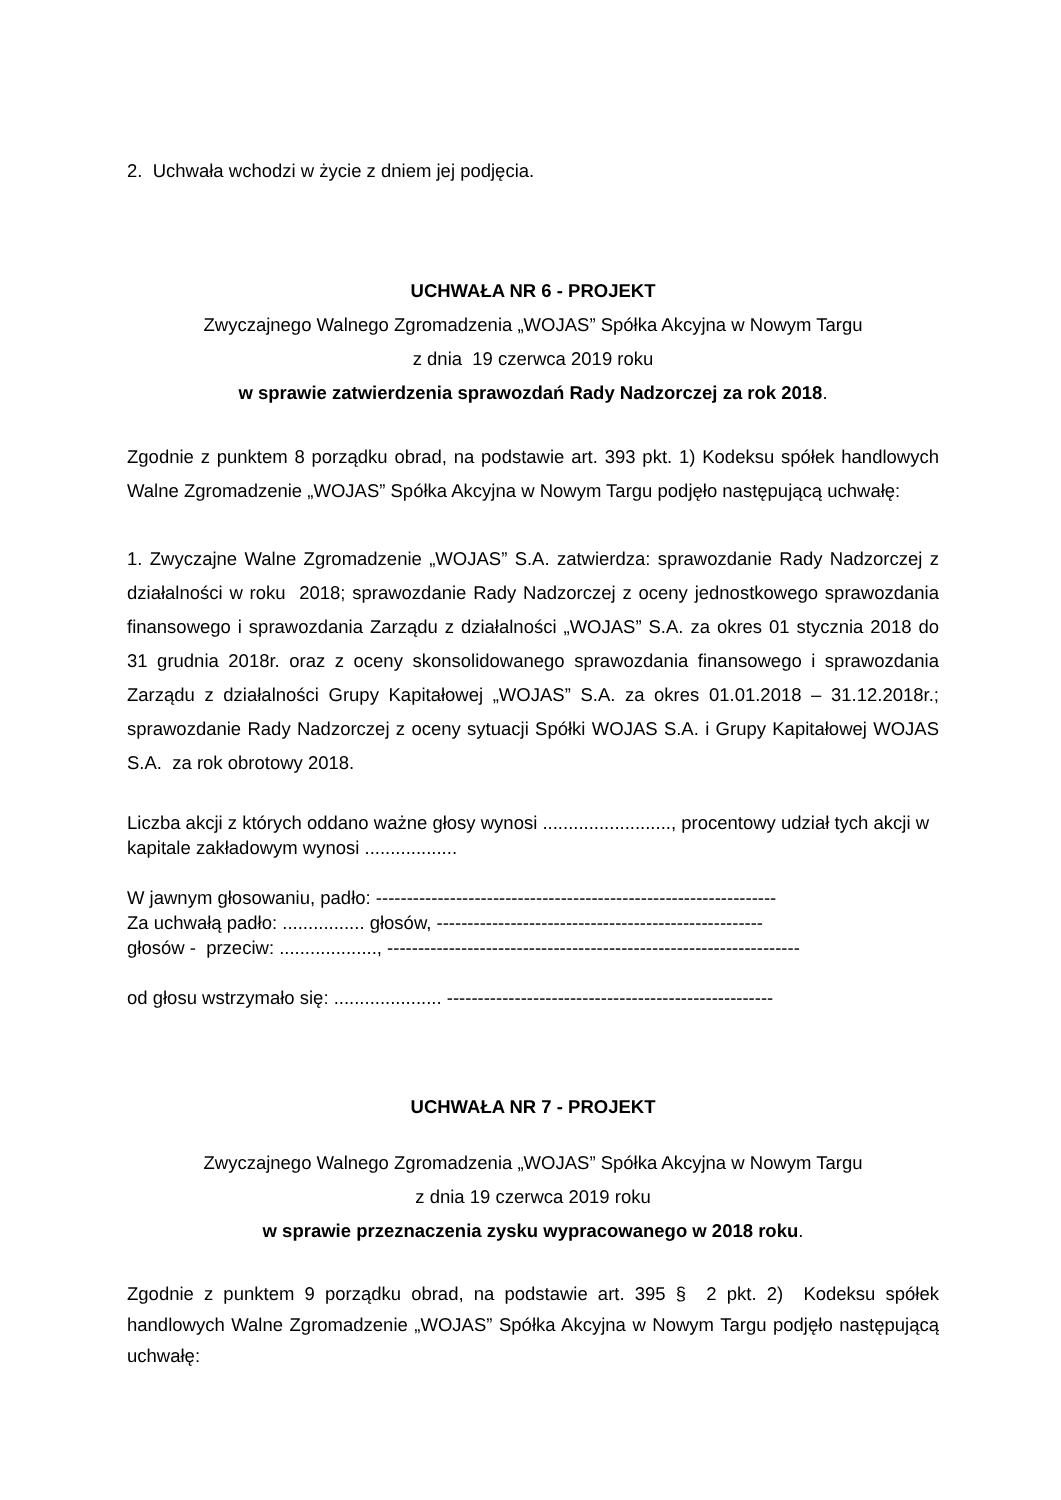2. Uchwała wchodzi w życie z dniem jej podjęcia.
UCHWAŁA NR 6 - PROJEKT
Zwyczajnego Walnego Zgromadzenia „WOJAS” Spółka Akcyjna w Nowym Targu
z dnia 19 czerwca 2019 roku
w sprawie zatwierdzenia sprawozdań Rady Nadzorczej za rok 2018.
Zgodnie z punktem 8 porządku obrad, na podstawie art. 393 pkt. 1) Kodeksu spółek handlowych Walne Zgromadzenie „WOJAS” Spółka Akcyjna w Nowym Targu podjęło następującą uchwałę:
1. Zwyczajne Walne Zgromadzenie „WOJAS” S.A. zatwierdza: sprawozdanie Rady Nadzorczej z działalności w roku 2018; sprawozdanie Rady Nadzorczej z oceny jednostkowego sprawozdania finansowego i sprawozdania Zarządu z działalności „WOJAS” S.A. za okres 01 stycznia 2018 do 31 grudnia 2018r. oraz z oceny skonsolidowanego sprawozdania finansowego i sprawozdania Zarządu z działalności Grupy Kapitałowej „WOJAS” S.A. za okres 01.01.2018 – 31.12.2018r.; sprawozdanie Rady Nadzorczej z oceny sytuacji Spółki WOJAS S.A. i Grupy Kapitałowej WOJAS S.A. za rok obrotowy 2018.
Liczba akcji z których oddano ważne głosy wynosi ........................., procentowy udział tych akcji w kapitale zakładowym wynosi ..................
W jawnym głosowaniu, padło: -----------------------------------------------------------------
Za uchwałą padło: ................ głosów, -----------------------------------------------------
głosów - przeciw: ..................., -------------------------------------------------------------------
od głosu wstrzymało się: ..................... -----------------------------------------------------
UCHWAŁA NR 7 - PROJEKT
Zwyczajnego Walnego Zgromadzenia „WOJAS” Spółka Akcyjna w Nowym Targu
z dnia 19 czerwca 2019 roku
w sprawie przeznaczenia zysku wypracowanego w 2018 roku.
Zgodnie z punktem 9 porządku obrad, na podstawie art. 395 § 2 pkt. 2) Kodeksu spółek handlowych Walne Zgromadzenie „WOJAS” Spółka Akcyjna w Nowym Targu podjęło następującą uchwałę: